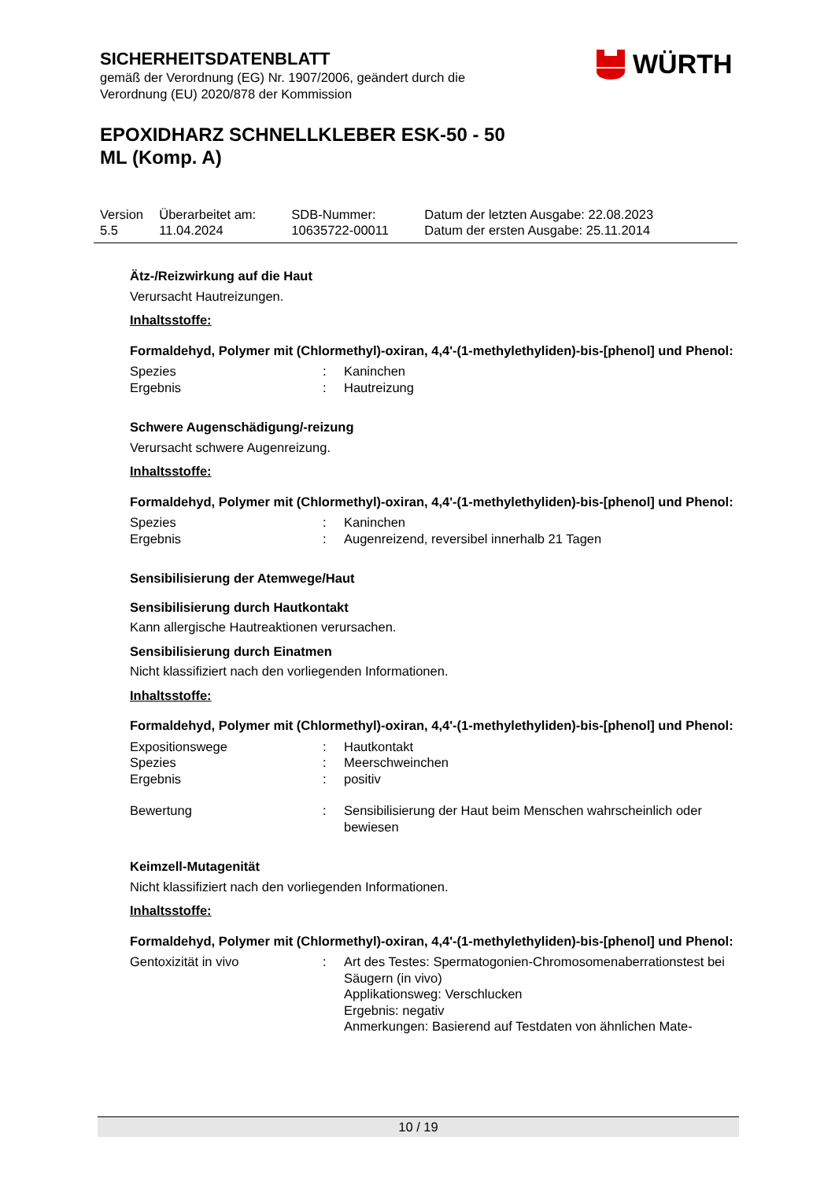SICHERHEITSDATENBLATT
gemäß der Verordnung (EG) Nr. 1907/2006, geändert durch die
Verordnung (EU) 2020/878 der Kommission
EPOXIDHARZ SCHNELLKLEBER ESK-50 - 50
ML (Komp. A)
WÜRTH
| Version 5.5 | Überarbeitet am: 11.04.2024 | SDB-Nummer: 10635722-00011 | Datum der letzten Ausgabe: 22.08.2023 Datum der ersten Ausgabe: 25.11.2014 |
Ätz-/Reizwirkung auf die Haut
Verursacht Hautreizungen.
Inhaltsstoffe:
Formaldehyd, Polymer mit (Chlormethyl)-oxiran, 4,4'-(1-methylethyliden)-bis-[phenol] und Phenol:
| Spezies | : | Kaninchen |
| Ergebnis | : | Hautreizung |
Schwere Augenschädigung/-reizung
Verursacht schwere Augenreizung.
Inhaltsstoffe:
Formaldehyd, Polymer mit (Chlormethyl)-oxiran, 4,4'-(1-methylethyliden)-bis-[phenol] und Phenol:
| Spezies | : | Kaninchen |
| Ergebnis | : | Augenreizend, reversibel innerhalb 21 Tagen |
Sensibilisierung der Atemwege/Haut
Sensibilisierung durch Hautkontakt
Kann allergische Hautreaktionen verursachen.
Sensibilisierung durch Einatmen
Nicht klassifiziert nach den vorliegenden Informationen.
Inhaltsstoffe:
Formaldehyd, Polymer mit (Chlormethyl)-oxiran, 4,4'-(1-methylethyliden)-bis-[phenol] und Phenol:
| Expositionswege | : | Hautkontakt |
| Spezies | : | Meerschweinchen |
| Ergebnis | : | positiv |
| Bewertung | : | Sensibilisierung der Haut beim Menschen wahrscheinlich oder bewiesen |
Keimzell-Mutagenität
Nicht klassifiziert nach den vorliegenden Informationen.
Inhaltsstoffe:
Formaldehyd, Polymer mit (Chlormethyl)-oxiran, 4,4'-(1-methylethyliden)-bis-[phenol] und Phenol:
| Gentoxizität in vivo | : | Art des Testes: Spermatogonien-Chromosomenaberrationstest bei Säugern (in vivo) Applikationsweg: Verschlucken Ergebnis: negativ Anmerkungen: Basierend auf Testdaten von ähnlichen Mate- |
10 / 19